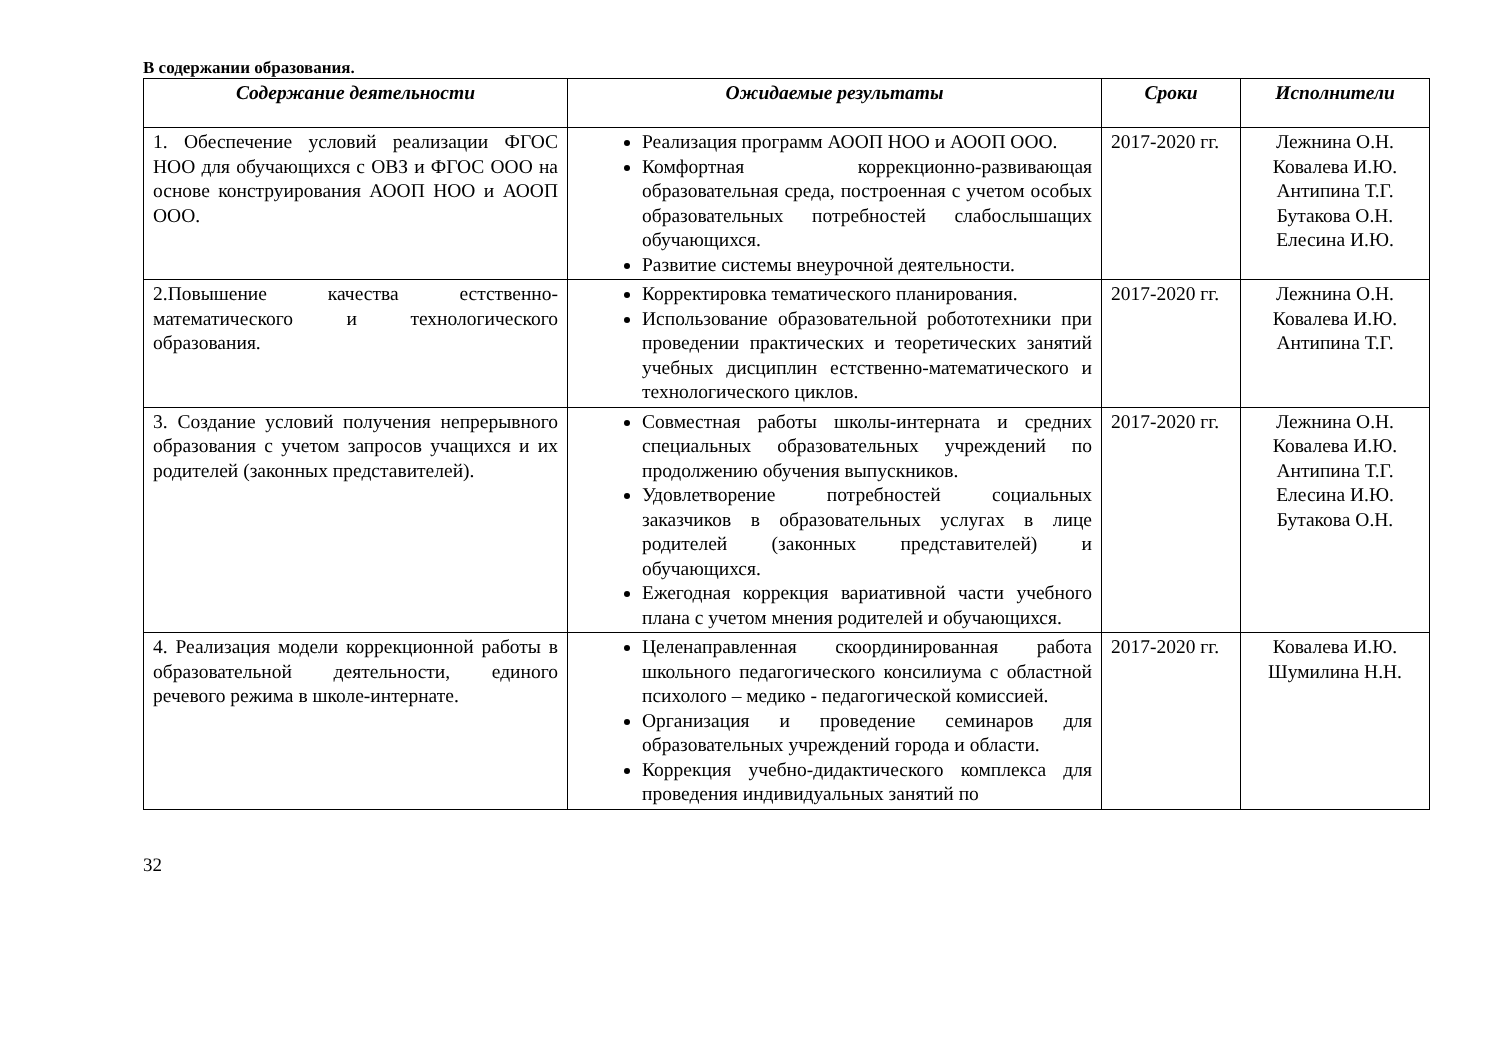В содержании образования.
| Содержание деятельности | Ожидаемые результаты | Сроки | Исполнители |
| --- | --- | --- | --- |
| 1. Обеспечение условий реализации ФГОС НОО для обучающихся с ОВЗ и ФГОС ООО на основе конструирования АООП НОО и АООП ООО. | Реализация программ АООП НОО и АООП ООО. Комфортная коррекционно-развивающая образовательная среда, построенная с учетом особых образовательных потребностей слабослышащих обучающихся. Развитие системы внеурочной деятельности. | 2017-2020 гг. | Лежнина О.Н. Ковалева И.Ю. Антипина Т.Г. Бутакова О.Н. Елесина И.Ю. |
| 2.Повышение качества естственно-математического и технологического образования. | Корректировка тематического планирования. Использование образовательной робототехники при проведении практических и теоретических занятий учебных дисциплин естственно-математического и технологического циклов. | 2017-2020 гг. | Лежнина О.Н. Ковалева И.Ю. Антипина Т.Г. |
| 3. Создание условий получения непрерывного образования с учетом запросов учащихся и их родителей (законных представителей). | Совместная работы школы-интерната и средних специальных образовательных учреждений по продолжению обучения выпускников. Удовлетворение потребностей социальных заказчиков в образовательных услугах в лице родителей (законных представителей) и обучающихся. Ежегодная коррекция вариативной части учебного плана с учетом мнения родителей и обучающихся. | 2017-2020 гг. | Лежнина О.Н. Ковалева И.Ю. Антипина Т.Г. Елесина И.Ю. Бутакова О.Н. |
| 4. Реализация модели коррекционной работы в образовательной деятельности, единого речевого режима в школе-интернате. | Целенаправленная скоординированная работа школьного педагогического консилиума с областной психолого – медико - педагогической комиссией. Организация и проведение семинаров для образовательных учреждений города и области. Коррекция учебно-дидактического комплекса для проведения индивидуальных занятий по | 2017-2020 гг. | Ковалева И.Ю. Шумилина Н.Н. |
32